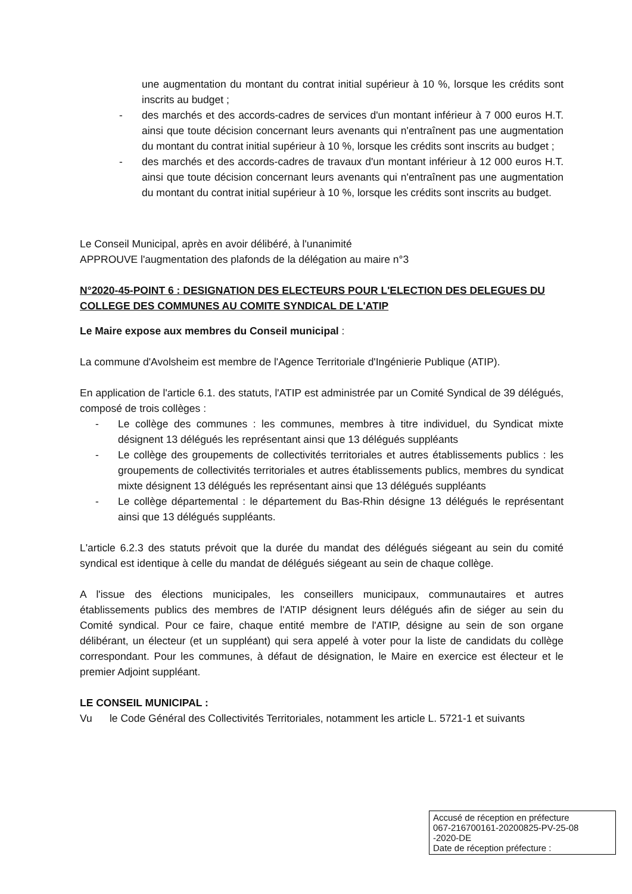une augmentation du montant du contrat initial supérieur à 10 %, lorsque les crédits sont inscrits au budget ;
- des marchés et des accords-cadres de services d'un montant inférieur à 7 000 euros H.T. ainsi que toute décision concernant leurs avenants qui n'entraînent pas une augmentation du montant du contrat initial supérieur à 10 %, lorsque les crédits sont inscrits au budget ;
- des marchés et des accords-cadres de travaux d'un montant inférieur à 12 000 euros H.T. ainsi que toute décision concernant leurs avenants qui n'entraînent pas une augmentation du montant du contrat initial supérieur à 10 %, lorsque les crédits sont inscrits au budget.
Le Conseil Municipal, après en avoir délibéré, à l'unanimité
APPROUVE l'augmentation des plafonds de la délégation au maire n°3
N°2020-45-POINT 6 : DESIGNATION DES ELECTEURS POUR L'ELECTION DES DELEGUES DU COLLEGE DES COMMUNES AU COMITE SYNDICAL DE L'ATIP
Le Maire expose aux membres du Conseil municipal :
La commune d'Avolsheim est membre de l'Agence Territoriale d'Ingénierie Publique (ATIP).
En application de l'article 6.1. des statuts, l'ATIP est administrée par un Comité Syndical de 39 délégués, composé de trois collèges :
- Le collège des communes : les communes, membres à titre individuel, du Syndicat mixte désignent 13 délégués les représentant ainsi que 13 délégués suppléants
- Le collège des groupements de collectivités territoriales et autres établissements publics : les groupements de collectivités territoriales et autres établissements publics, membres du syndicat mixte désignent 13 délégués les représentant ainsi que 13 délégués suppléants
- Le collège départemental : le département du Bas-Rhin désigne 13 délégués le représentant ainsi que 13 délégués suppléants.
L'article 6.2.3 des statuts prévoit que la durée du mandat des délégués siégeant au sein du comité syndical est identique à celle du mandat de délégués siégeant au sein de chaque collège.
A l'issue des élections municipales, les conseillers municipaux, communautaires et autres établissements publics des membres de l'ATIP désignent leurs délégués afin de siéger au sein du Comité syndical. Pour ce faire, chaque entité membre de l'ATIP, désigne au sein de son organe délibérant, un électeur (et un suppléant) qui sera appelé à voter pour la liste de candidats du collège correspondant. Pour les communes, à défaut de désignation, le Maire en exercice est électeur et le premier Adjoint suppléant.
LE CONSEIL MUNICIPAL :
Vu le Code Général des Collectivités Territoriales, notamment les article L. 5721-1 et suivants
Accusé de réception en préfecture
067-216700161-20200825-PV-25-08
-2020-DE
Date de réception préfecture :